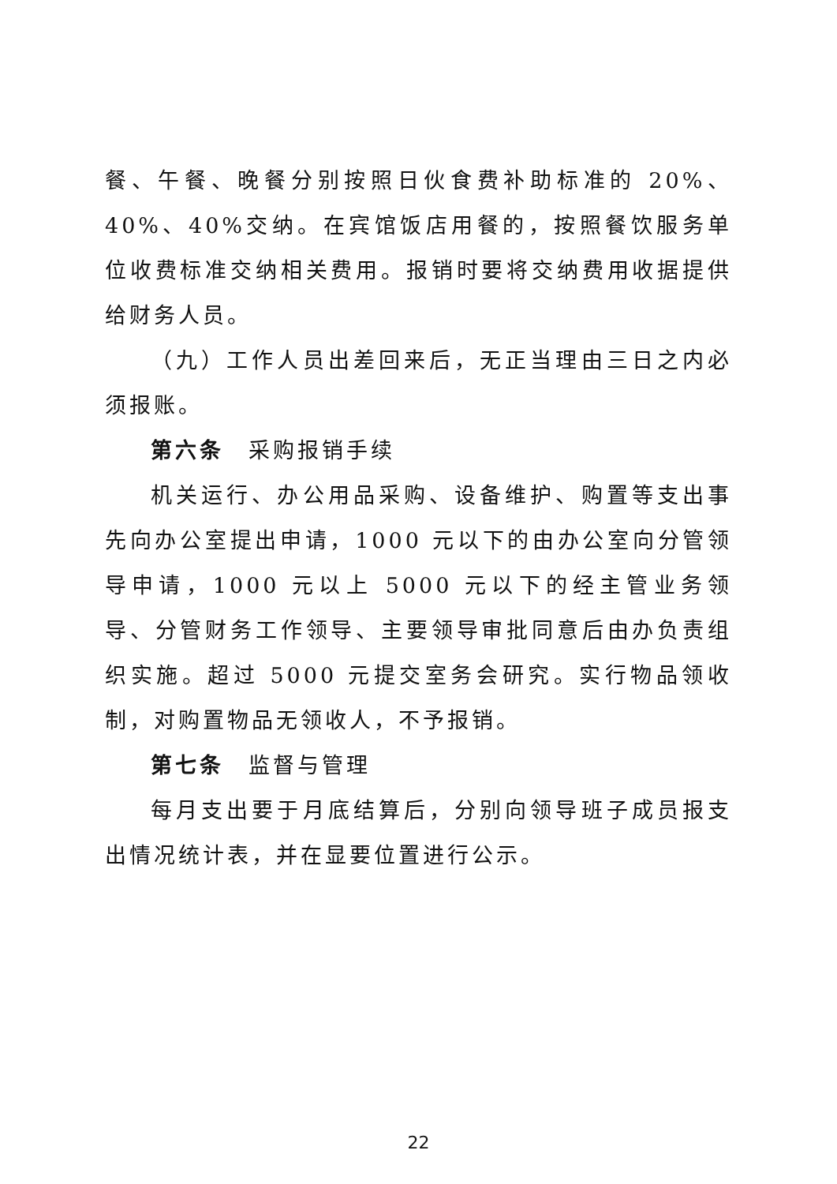餐、午餐、晚餐分别按照日伙食费补助标准的 20%、40%、40%交纳。在宾馆饭店用餐的，按照餐饮服务单位收费标准交纳相关费用。报销时要将交纳费用收据提供给财务人员。
（九）工作人员出差回来后，无正当理由三日之内必须报账。
第六条　采购报销手续
机关运行、办公用品采购、设备维护、购置等支出事先向办公室提出申请，1000 元以下的由办公室向分管领导申请，1000 元以上 5000 元以下的经主管业务领导、分管财务工作领导、主要领导审批同意后由办负责组织实施。超过 5000 元提交室务会研究。实行物品领收制，对购置物品无领收人，不予报销。
第七条　监督与管理
每月支出要于月底结算后，分别向领导班子成员报支出情况统计表，并在显要位置进行公示。
22